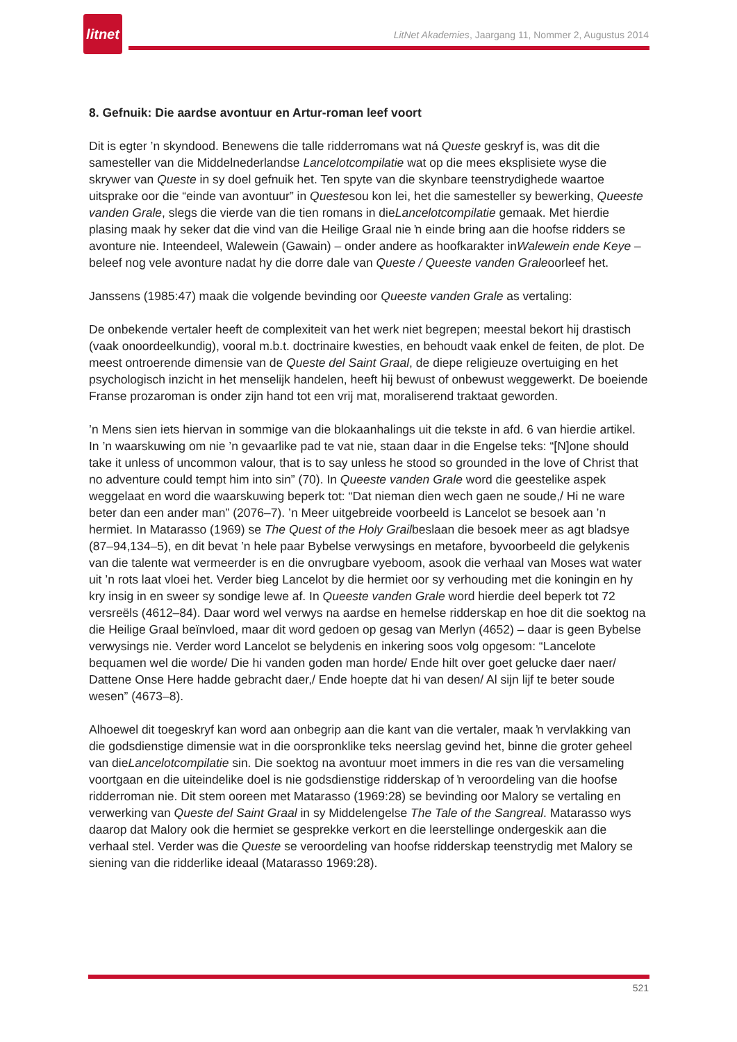litnet
LitNet Akademies, Jaargang 11, Nommer 2, Augustus 2014
8. Gefnuik: Die aardse avontuur en Artur-roman leef voort
Dit is egter ’n skyndood. Benewens die talle ridderromans wat ná Queste geskryf is, was dit die samesteller van die Middelnederlandse Lancelotcompilatie wat op die mees eksplisiete wyse die skrywer van Queste in sy doel gefnuik het. Ten spyte van die skynbare teenstrydighede waartoe uitsprake oor die “einde van avontuur” in Questesou kon lei, het die samesteller sy bewerking, Queeste vanden Grale, slegs die vierde van die tien romans in dieLancelotcompilatie gemaak. Met hierdie plasing maak hy seker dat die vind van die Heilige Graal nie ŉ einde bring aan die hoofse ridders se avonture nie. Inteendeel, Walewein (Gawain) – onder andere as hoofkarakter inWalewein ende Keye – beleef nog vele avonture nadat hy die dorre dale van Queste / Queeste vanden Graleoorleef het.
Janssens (1985:47) maak die volgende bevinding oor Queeste vanden Grale as vertaling:
De onbekende vertaler heeft de complexiteit van het werk niet begrepen; meestal bekort hij drastisch (vaak onoordeelkundig), vooral m.b.t. doctrinaire kwesties, en behoudt vaak enkel de feiten, de plot. De meest ontroerende dimensie van de Queste del Saint Graal, de diepe religieuze overtuiging en het psychologisch inzicht in het menselijk handelen, heeft hij bewust of onbewust weggewerkt. De boeiende Franse prozaroman is onder zijn hand tot een vrij mat, moraliserend traktaat geworden.
’n Mens sien iets hiervan in sommige van die blokaanhalings uit die tekste in afd. 6 van hierdie artikel. In ’n waarskuwing om nie ’n gevaarlike pad te vat nie, staan daar in die Engelse teks: “[N]one should take it unless of uncommon valour, that is to say unless he stood so grounded in the love of Christ that no adventure could tempt him into sin” (70). In Queeste vanden Grale word die geestelike aspek weggelaat en word die waarskuwing beperk tot: “Dat nieman dien wech gaen ne soude,/ Hi ne ware beter dan een ander man” (2076–7). ’n Meer uitgebreide voorbeeld is Lancelot se besoek aan ’n hermiet. In Matarasso (1969) se The Quest of the Holy Grailbeslaan die besoek meer as agt bladsye (87–94,134–5), en dit bevat ’n hele paar Bybelse verwysings en metafore, byvoorbeeld die gelykenis van die talente wat vermeerder is en die onvrugbare vyeboom, asook die verhaal van Moses wat water uit ’n rots laat vloei het. Verder bieg Lancelot by die hermiet oor sy verhouding met die koningin en hy kry insig in en sweer sy sondige lewe af. In Queeste vanden Grale word hierdie deel beperk tot 72 versreëls (4612–84). Daar word wel verwys na aardse en hemelse ridderskap en hoe dit die soektog na die Heilige Graal beïnvloed, maar dit word gedoen op gesag van Merlyn (4652) – daar is geen Bybelse verwysings nie. Verder word Lancelot se belydenis en inkering soos volg opgesom: “Lancelote bequamen wel die worde/ Die hi vanden goden man horde/ Ende hilt over goet gelucke daer naer/ Dattene Onse Here hadde gebracht daer,/ Ende hoepte dat hi van desen/ Al sijn lijf te beter soude wesen” (4673–8).
Alhoewel dit toegeskryf kan word aan onbegrip aan die kant van die vertaler, maak ŉ vervlakking van die godsdienstige dimensie wat in die oorspronklike teks neerslag gevind het, binne die groter geheel van dieLancelotcompilatie sin. Die soektog na avontuur moet immers in die res van die versameling voortgaan en die uiteindelike doel is nie godsdienstige ridderskap of ŉ veroordeling van die hoofse ridderroman nie. Dit stem ooreen met Matarasso (1969:28) se bevinding oor Malory se vertaling en verwerking van Queste del Saint Graal in sy Middelengelse The Tale of the Sangreal. Matarasso wys daarop dat Malory ook die hermiet se gesprekke verkort en die leerstellinge ondergeskik aan die verhaal stel. Verder was die Queste se veroordeling van hoofse ridderskap teenstrydig met Malory se siening van die ridderlike ideaal (Matarasso 1969:28).
521